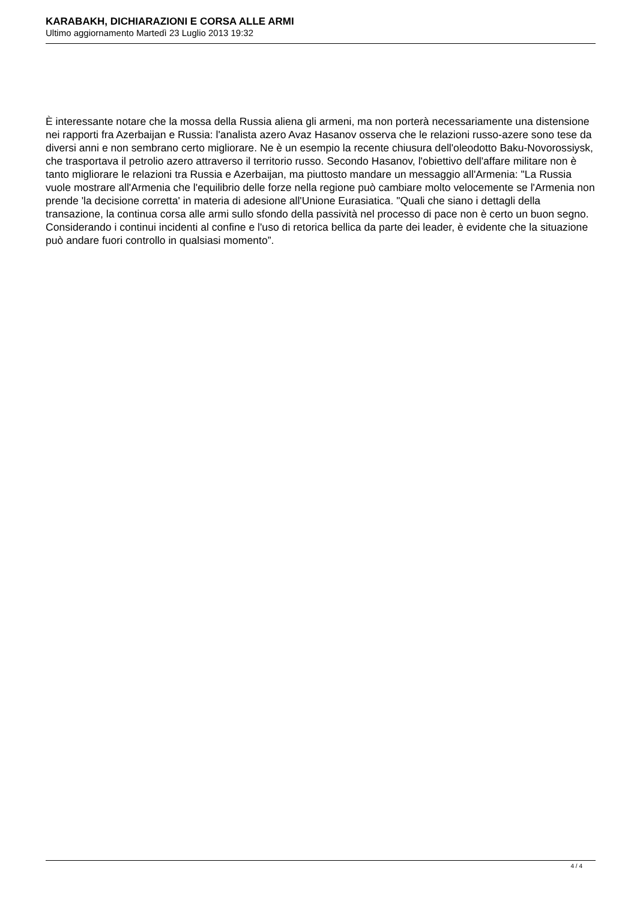KARABAKH, DICHIARAZIONI E CORSA ALLE ARMI
Ultimo aggiornamento Martedì 23 Luglio 2013 19:32
È interessante notare che la mossa della Russia aliena gli armeni, ma non porterà necessariamente una distensione nei rapporti fra Azerbaijan e Russia: l'analista azero Avaz Hasanov osserva che le relazioni russo-azere sono tese da diversi anni e non sembrano certo migliorare. Ne è un esempio la recente chiusura dell'oleodotto Baku-Novorossiysk, che trasportava il petrolio azero attraverso il territorio russo. Secondo Hasanov, l'obiettivo dell'affare militare non è tanto migliorare le relazioni tra Russia e Azerbaijan, ma piuttosto mandare un messaggio all'Armenia: "La Russia vuole mostrare all'Armenia che l'equilibrio delle forze nella regione può cambiare molto velocemente se l'Armenia non prende 'la decisione corretta' in materia di adesione all'Unione Eurasiatica. "Quali che siano i dettagli della transazione, la continua corsa alle armi sullo sfondo della passività nel processo di pace non è certo un buon segno. Considerando i continui incidenti al confine e l'uso di retorica bellica da parte dei leader, è evidente che la situazione può andare fuori controllo in qualsiasi momento”.
4 / 4